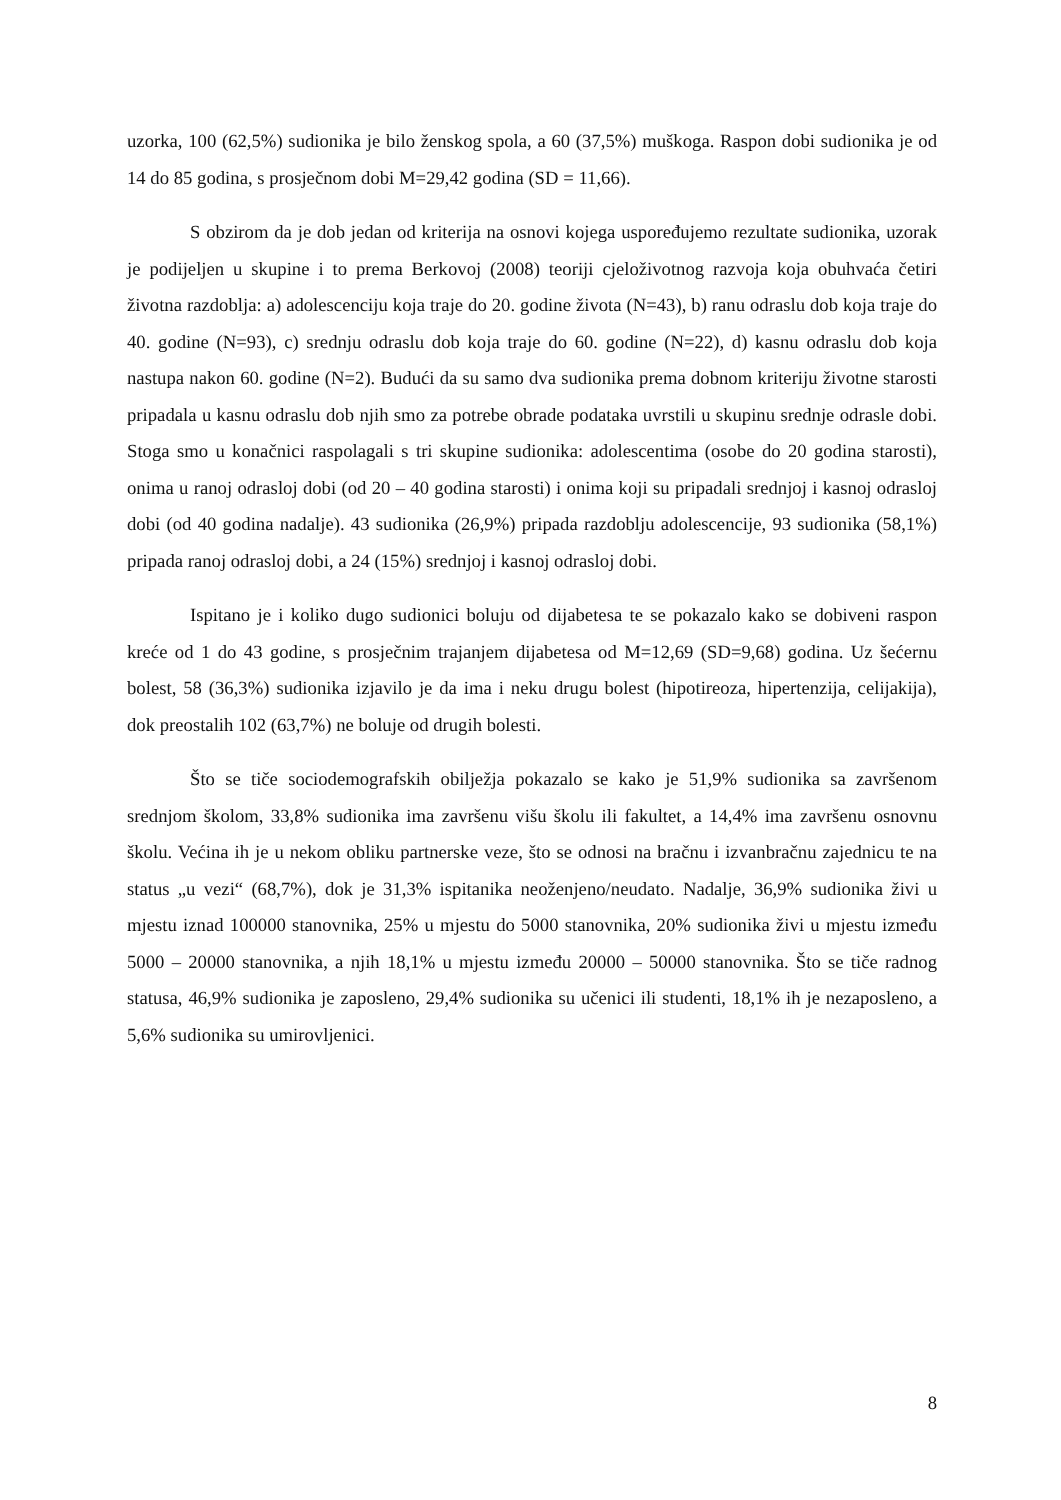uzorka, 100 (62,5%) sudionika je bilo ženskog spola, a 60 (37,5%) muškoga. Raspon dobi sudionika je od 14 do 85 godina, s prosječnom dobi M=29,42 godina (SD = 11,66).
S obzirom da je dob jedan od kriterija na osnovi kojega uspoređujemo rezultate sudionika, uzorak je podijeljen u skupine i to prema Berkovoj (2008) teoriji cjeloživotnog razvoja koja obuhvaća četiri životna razdoblja: a) adolescenciju koja traje do 20. godine života (N=43), b) ranu odraslu dob koja traje do 40. godine (N=93), c) srednju odraslu dob koja traje do 60. godine (N=22), d) kasnu odraslu dob koja nastupa nakon 60. godine (N=2). Budući da su samo dva sudionika prema dobnom kriteriju životne starosti pripadala u kasnu odraslu dob njih smo za potrebe obrade podataka uvrstili u skupinu srednje odrasle dobi. Stoga smo u konačnici raspolagali s tri skupine sudionika: adolescentima (osobe do 20 godina starosti), onima u ranoj odrasloj dobi (od 20 – 40 godina starosti) i onima koji su pripadali srednjoj i kasnoj odrasloj dobi (od 40 godina nadalje). 43 sudionika (26,9%) pripada razdoblju adolescencije, 93 sudionika (58,1%) pripada ranoj odrasloj dobi, a 24 (15%) srednjoj i kasnoj odrasloj dobi.
Ispitano je i koliko dugo sudionici boluju od dijabetesa te se pokazalo kako se dobiveni raspon kreće od 1 do 43 godine, s prosječnim trajanjem dijabetesa od M=12,69 (SD=9,68) godina. Uz šećernu bolest, 58 (36,3%) sudionika izjavilo je da ima i neku drugu bolest (hipotireoza, hipertenzija, celijakija), dok preostalih 102 (63,7%) ne boluje od drugih bolesti.
Što se tiče sociodemografskih obilježja pokazalo se kako je 51,9% sudionika sa završenom srednjom školom, 33,8% sudionika ima završenu višu školu ili fakultet, a 14,4% ima završenu osnovnu školu. Većina ih je u nekom obliku partnerske veze, što se odnosi na bračnu i izvanbračnu zajednicu te na status „u vezi“ (68,7%), dok je 31,3% ispitanika neoženjeno/neudato. Nadalje, 36,9% sudionika živi u mjestu iznad 100000 stanovnika, 25% u mjestu do 5000 stanovnika, 20% sudionika živi u mjestu između 5000 – 20000 stanovnika, a njih 18,1% u mjestu između 20000 – 50000 stanovnika. Što se tiče radnog statusa, 46,9% sudionika je zaposleno, 29,4% sudionika su učenici ili studenti, 18,1% ih je nezaposleno, a 5,6% sudionika su umirovljenici.
8